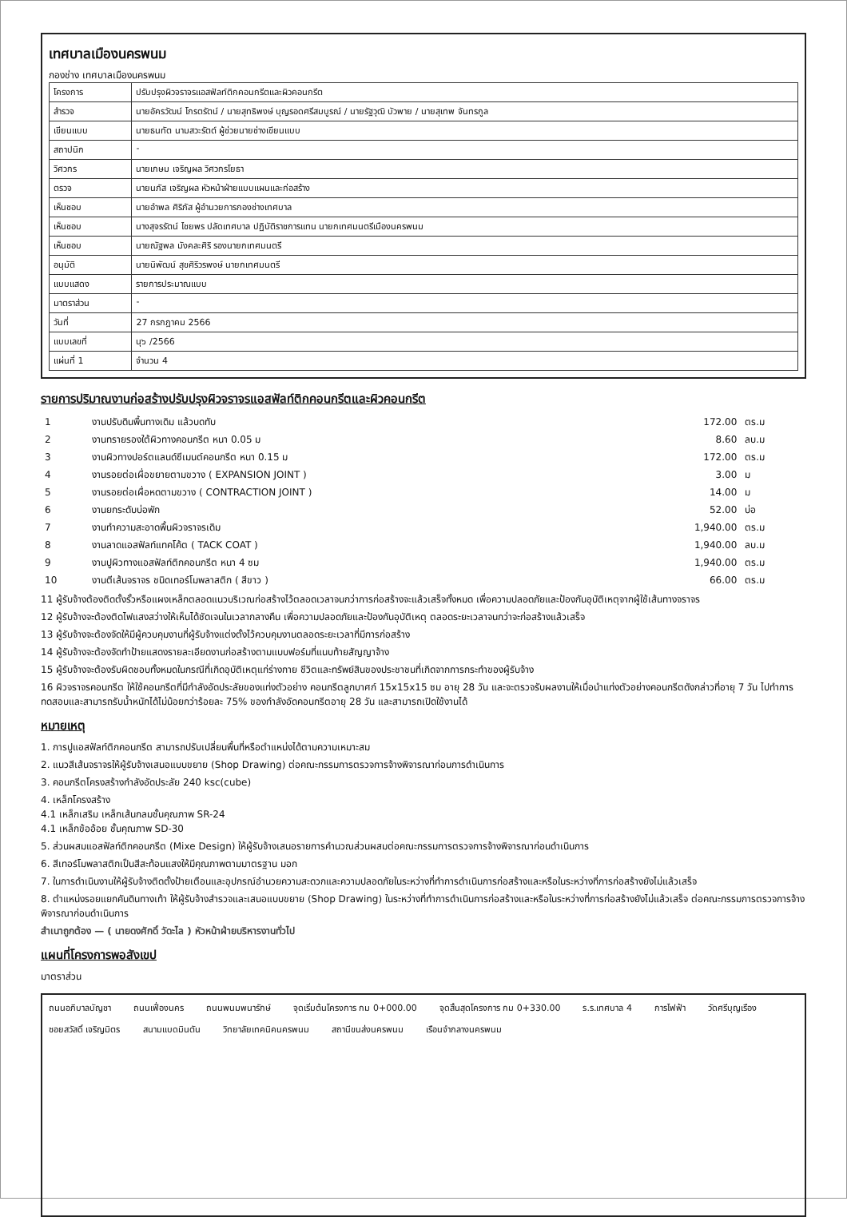เทศบาลเมืองนครพนม
กองช่าง เทศบาลเมืองนครพนม
| โครงการ | ปรับปรุงผิวจราจรแอสฟัลท์ติกคอนกรีตและผิวคอนกรีต |
| สำรวจ | นายอัครวัฒน์ โกรตรัตน์ / นายสุทธิพงษ์ บุญรอดศรีสมบูรณ์ / นายรัฐวุฒิ บัวพาย / นายสุเทพ จันทรกูล |
| เขียนแบบ | นายธนทัต นามสวะรัตต์ ผู้ช่วยนายช่างเขียนแบบ |
| สถาปนิก | - |
| วิศวกร | นายเกษม เจริญผล วิศวกรโยธา |
| ตรวจ | นายนภัส เจริญผล หัวหน้าฝ่ายแบบแผนและก่อสร้าง |
| เห็นชอบ | นายอำพล ศิริภัส ผู้อำนวยการกองช่างเทศบาล |
| เห็นชอบ | นางสุจรรัตน์ ไชยพร ปลัดเทศบาล ปฏิบัติราชการแทน นายกเทศมนตรีเมืองนครพนม |
| เห็นชอบ | นายณัฐพล มังคละศิริ รองนายกเทศมนตรี |
| อนุมัติ | นายนิพัฒน์ สุขศิริวรพงษ์ นายกเทศมนตรี |
| แบบแสดง | รายการประมาณแบบ |
| มาตราส่วน | - |
| วันที่ | 27 กรกฎาคม 2566 |
| แบบเลขที่ | นุ๖ /2566 |
| แผ่นที่ 1 | จำนวน 4 |
รายการปริมาณงานก่อสร้างปรับปรุงผิวจราจรแอสฟัลท์ติกคอนกรีตและผิวคอนกรีต
| 1 | งานปรับดินพื้นทางเดิม แล้วบดทับ | 172.00 | ตร.ม |
| 2 | งานทรายรองใต้ผิวทางคอนกรีต หนา 0.05 ม | 8.60 | ลบ.ม |
| 3 | งานผิวทางปอร์ตแลนด์ซีเมนต์คอนกรีต หนา 0.15 ม | 172.00 | ตร.ม |
| 4 | งานรอยต่อเผื่อขยายตามขวาง ( EXPANSION JOINT ) | 3.00 | ม |
| 5 | งานรอยต่อเผื่อหดตามขวาง ( CONTRACTION JOINT ) | 14.00 | ม |
| 6 | งานยกระดับบ่อพัก | 52.00 | บ่อ |
| 7 | งานทำความสะอาดพื้นผิวจราจรเดิม | 1,940.00 | ตร.ม |
| 8 | งานลาดแอสฟัลท์แทคโค้ต ( TACK COAT ) | 1,940.00 | ลบ.ม |
| 9 | งานปูผิวทางแอสฟัลท์ติกคอนกรีต หนา 4 ซม | 1,940.00 | ตร.ม |
| 10 | งานตีเส้นจราจร ชนิดเทอร์โมพลาสติก ( สีขาว ) | 66.00 | ตร.ม |
11 ผู้รับจ้างต้องติดตั้งรั้วหรือแผงเหล็กตลอดแนวบริเวณก่อสร้างไว้ตลอดเวลาจนกว่าการก่อสร้างจะแล้วเสร็จทั้งหมด เพื่อความปลอดภัยและป้องกันอุบัติเหตุจากผู้ใช้เส้นทางจราจร
12 ผู้รับจ้างจะต้องติดไฟแสงสว่างให้เห็นได้ชัดเจนในเวลากลางคืน เพื่อความปลอดภัยและป้องกันอุบัติเหตุ ตลอดระยะเวลาจนกว่าจะก่อสร้างแล้วเสร็จ
13 ผู้รับจ้างจะต้องจัดให้มีผู้ควบคุมงานที่ผู้รับจ้างแต่งตั้งไว้ควบคุมงานตลอดระยะเวลาที่มีการก่อสร้าง
14 ผู้รับจ้างจะต้องจัดทำป้ายแสดงรายละเอียดงานก่อสร้างตามแบบฟอร์มที่แนบท้ายสัญญาจ้าง
15 ผู้รับจ้างจะต้องรับผิดชอบทั้งหมดในกรณีที่เกิดอุบัติเหตุแก่ร่างกาย ชีวิตและทรัพย์สินของประชาชนที่เกิดจากการกระทำของผู้รับจ้าง
16 ผิวจราจรคอนกรีต ให้ใช้คอนกรีตที่มีกำลังอัดประลัยของแท่งตัวอย่าง คอนกรีตลูกบาศก์ 15x15x15 ซม อายุ 28 วัน และจะตรวจรับผลงานให้เมื่อนำแท่งตัวอย่างคอนกรีตดังกล่าวที่อายุ 7 วัน ไปทำการทดสอบและสามารถรับน้ำหนักได้ไม่น้อยกว่าร้อยละ 75% ของกำลังอัดคอนกรีตอายุ 28 วัน และสามารถเปิดใช้งานได้
หมายเหตุ
1. การปูแอสฟัลท์ติกคอนกรีต สามารถปรับเปลี่ยนพื้นที่หรือตำแหน่งได้ตามความเหมาะสม
2. แนวสีเส้นจราจรให้ผู้รับจ้างเสนอแบบขยาย (Shop Drawing) ต่อคณะกรรมการตรวจการจ้างพิจารณาก่อนการดำเนินการ
3. คอนกรีตโครงสร้างกำลังอัดประลัย 240 ksc(cube)
4. เหล็กโครงสร้าง
4.1 เหล็กเสริม เหล็กเส้นกลมชั้นคุณภาพ SR-24
4.1 เหล็กข้ออ้อย ชั้นคุณภาพ SD-30
5. ส่วนผสมแอสฟัลท์ติกคอนกรีต (Mixe Design) ให้ผู้รับจ้างเสนอรายการคำนวณส่วนผสมต่อคณะกรรมการตรวจการจ้างพิจารณาก่อนดำเนินการ
6. สีเทอร์โมพลาสติกเป็นสีสะท้อนแสงให้มีคุณภาพตามมาตรฐาน มอก
7. ในการดำเนินงานให้ผู้รับจ้างติดตั้งป้ายเตือนและอุปกรณ์อำนวยความสะดวกและความปลอดภัยในระหว่างที่ทำการดำเนินการก่อสร้างและหรือในระหว่างที่การก่อสร้างยังไม่แล้วเสร็จ
8. ตำแหน่งรอยแยกคันดินทางเท้า ให้ผู้รับจ้างสำรวจและเสนอแบบขยาย (Shop Drawing) ในระหว่างที่ทำการดำเนินการก่อสร้างและหรือในระหว่างที่การก่อสร้างยังไม่แล้วเสร็จ ต่อคณะกรรมการตรวจการจ้างพิจารณาก่อนดำเนินการ
สำเนาถูกต้อง — ( นายดงศักดิ์ วัดะไล ) หัวหน้าฝ่ายบริหารงานทั่วไป
แผนที่โครงการพอสังเขป
มาตราส่วน
ถนนอภิบาลบัญชา ถนนเฟื่องนคร ถนนพนมพนารักษ์ จุดเริ่มต้นโครงการ กม 0+000.00 จุดสิ้นสุดโครงการ กม 0+330.00 ร.ร.เทศบาล 4 การไฟฟ้า วัดศรีบุญเรือง ซอยสวัสดิ์ เจริญมิตร สนามแบดมินตัน วิทยาลัยเทคนิคนครพนม สถานีขนส่งนครพนม เรือนจำกลางนครพนม